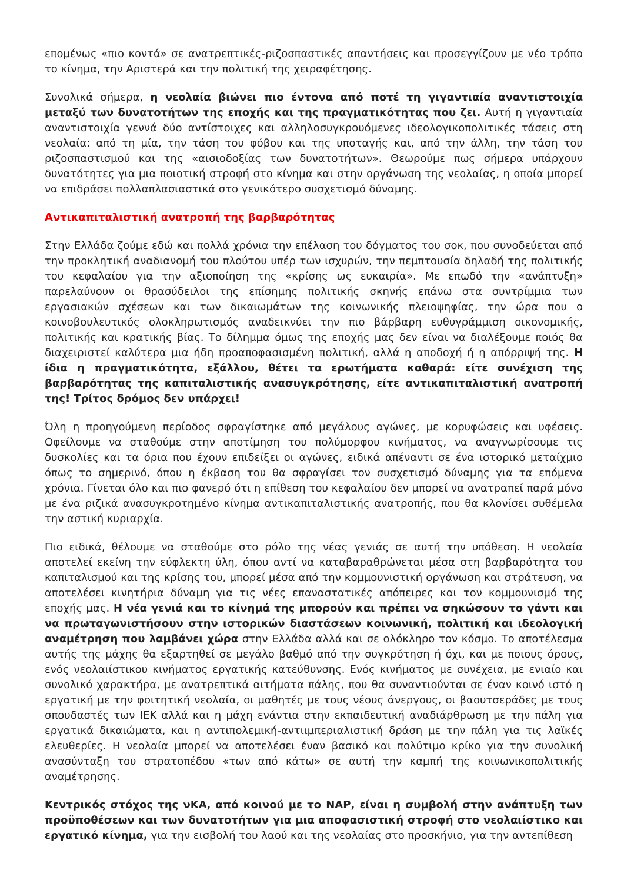επομένως «πιο κοντά» σε ανατρεπτικές-ριζοσπαστικές απαντήσεις και προσεγγίζουν με νέο τρόπο το κίνημα, την Αριστερά και την πολιτική της χειραφέτησης.
Συνολικά σήμερα, η νεολαία βιώνει πιο έντονα από ποτέ τη γιγαντιαία αναντιστοιχία μεταξύ των δυνατοτήτων της εποχής και της πραγματικότητας που ζει. Αυτή η γιγαντιαία αναντιστοιχία γεννά δύο αντίστοιχες και αλληλοσυγκρουόμενες ιδεολογικοπολιτικές τάσεις στη νεολαία: από τη μία, την τάση του φόβου και της υποταγής και, από την άλλη, την τάση του ριζοσπαστισμού και της «αισιοδοξίας των δυνατοτήτων». Θεωρούμε πως σήμερα υπάρχουν δυνατότητες για μια ποιοτική στροφή στο κίνημα και στην οργάνωση της νεολαίας, η οποία μπορεί να επιδράσει πολλαπλασιαστικά στο γενικότερο συσχετισμό δύναμης.
Αντικαπιταλιστική ανατροπή της βαρβαρότητας
Στην Ελλάδα ζούμε εδώ και πολλά χρόνια την επέλαση του δόγματος του σοκ, που συνοδεύεται από την προκλητική αναδιανομή του πλούτου υπέρ των ισχυρών, την πεμπτουσία δηλαδή της πολιτικής του κεφαλαίου για την αξιοποίηση της «κρίσης ως ευκαιρία». Με επωδό την «ανάπτυξη» παρελαύνουν οι θρασύδειλοι της επίσημης πολιτικής σκηνής επάνω στα συντρίμμια των εργασιακών σχέσεων και των δικαιωμάτων της κοινωνικής πλειοψηφίας, την ώρα που ο κοινοβουλευτικός ολοκληρωτισμός αναδεικνύει την πιο βάρβαρη ευθυγράμμιση οικονομικής, πολιτικής και κρατικής βίας. Το δίλημμα όμως της εποχής μας δεν είναι να διαλέξουμε ποιός θα διαχειριστεί καλύτερα μια ήδη προαποφασισμένη πολιτική, αλλά η αποδοχή ή η απόρριψή της. Η ίδια η πραγματικότητα, εξάλλου, θέτει τα ερωτήματα καθαρά: είτε συνέχιση της βαρβαρότητας της καπιταλιστικής ανασυγκρότησης, είτε αντικαπιταλιστική ανατροπή της! Τρίτος δρόμος δεν υπάρχει!
Όλη η προηγούμενη περίοδος σφραγίστηκε από μεγάλους αγώνες, με κορυφώσεις και υφέσεις. Οφείλουμε να σταθούμε στην αποτίμηση του πολύμορφου κινήματος, να αναγνωρίσουμε τις δυσκολίες και τα όρια που έχουν επιδείξει οι αγώνες, ειδικά απέναντι σε ένα ιστορικό μεταίχμιο όπως το σημερινό, όπου η έκβαση του θα σφραγίσει τον συσχετισμό δύναμης για τα επόμενα χρόνια. Γίνεται όλο και πιο φανερό ότι η επίθεση του κεφαλαίου δεν μπορεί να ανατραπεί παρά μόνο με ένα ριζικά ανασυγκροτημένο κίνημα αντικαπιταλιστικής ανατροπής, που θα κλονίσει συθέμελα την αστική κυριαρχία.
Πιο ειδικά, θέλουμε να σταθούμε στο ρόλο της νέας γενιάς σε αυτή την υπόθεση. Η νεολαία αποτελεί εκείνη την εύφλεκτη ύλη, όπου αντί να καταβαραθρώνεται μέσα στη βαρβαρότητα του καπιταλισμού και της κρίσης του, μπορεί μέσα από την κομμουνιστική οργάνωση και στράτευση, να αποτελέσει κινητήρια δύναμη για τις νέες επαναστατικές απόπειρες και τον κομμουνισμό της εποχής μας. Η νέα γενιά και το κίνημά της μπορούν και πρέπει να σηκώσουν το γάντι και να πρωταγωνιστήσουν στην ιστορικών διαστάσεων κοινωνική, πολιτική και ιδεολογική αναμέτρηση που λαμβάνει χώρα στην Ελλάδα αλλά και σε ολόκληρο τον κόσμο. Το αποτέλεσμα αυτής της μάχης θα εξαρτηθεί σε μεγάλο βαθμό από την συγκρότηση ή όχι, και με ποιους όρους, ενός νεολαιίστικου κινήματος εργατικής κατεύθυνσης. Ενός κινήματος με συνέχεια, με ενιαίο και συνολικό χαρακτήρα, με ανατρεπτικά αιτήματα πάλης, που θα συναντιούνται σε έναν κοινό ιστό η εργατική με την φοιτητική νεολαία, οι μαθητές με τους νέους άνεργους, οι βαουτσεράδες με τους σπουδαστές των ΙΕΚ αλλά και η μάχη ενάντια στην εκπαιδευτική αναδιάρθρωση με την πάλη για εργατικά δικαιώματα, και η αντιπολεμική-αντιιμπεριαλιστική δράση με την πάλη για τις λαϊκές ελευθερίες. Η νεολαία μπορεί να αποτελέσει έναν βασικό και πολύτιμο κρίκο για την συνολική ανασύνταξη του στρατοπέδου «των από κάτω» σε αυτή την καμπή της κοινωνικοπολιτικής αναμέτρησης.
Κεντρικός στόχος της νΚΑ, από κοινού με το ΝΑΡ, είναι η συμβολή στην ανάπτυξη των προϋποθέσεων και των δυνατοτήτων για μια αποφασιστική στροφή στο νεολαιίστικο και εργατικό κίνημα, για την εισβολή του λαού και της νεολαίας στο προσκήνιο, για την αντεπίθεση